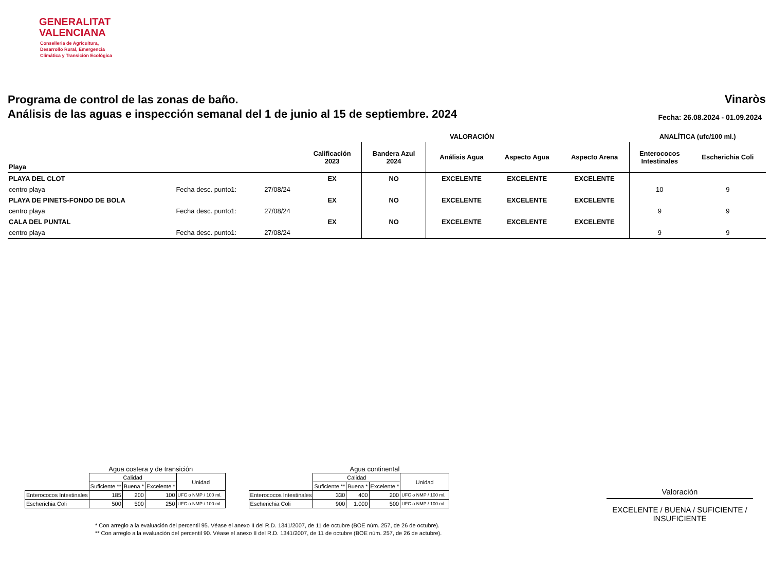GENERALITAT
VALENCIANA
Conselleria de Agricultura,
Desarrollo Rural, Emergencia
Climática y Transición Ecológica
Programa de control de las zonas de baño.
Análisis de las aguas e inspección semanal del 1 de junio al 15 de septiembre. 2024
Vinaròs
Fecha: 26.08.2024 - 01.09.2024
| | | | | | | VALORACIÓN | | | ANALÍTICA (ufc/100 ml.) | |
| --- | --- | --- | --- | --- | --- | --- | --- | --- | --- | --- |
| Playa | | | Calificación 2023 | Bandera Azul 2024 | | Análisis Agua | Aspecto Agua | Aspecto Arena | Enterococos Intestinales | Escherichia Coli |
| PLAYA DEL CLOT | | | EX | NO | | EXCELENTE | EXCELENTE | EXCELENTE | | |
| centro playa | Fecha desc. punto1: | 27/08/24 | | | | | | | 10 | 9 |
| PLAYA DE PINETS-FONDO DE BOLA | | | EX | NO | | EXCELENTE | EXCELENTE | EXCELENTE | | |
| centro playa | Fecha desc. punto1: | 27/08/24 | | | | | | | 9 | 9 |
| CALA DEL PUNTAL | | | EX | NO | | EXCELENTE | EXCELENTE | EXCELENTE | | |
| centro playa | Fecha desc. punto1: | 27/08/24 | | | | | | | 9 | 9 |
Agua costera y de transición
| | Calidad | | | Unidad |
| | Suficiente ** | Buena * | Excelente * | |
| Enterococos Intestinales | 185 | 200 | 100 | UFC o NMP / 100 ml. |
| Escherichia Coli | 500 | 500 | 250 | UFC o NMP / 100 ml. |
Agua continental
| | Calidad | | | Unidad |
| | Suficiente ** | Buena * | Excelente * | |
| Enterococos Intestinales | 330 | 400 | 200 | UFC o NMP / 100 ml. |
| Escherichia Coli | 900 | 1.000 | 500 | UFC o NMP / 100 ml. |
* Con arreglo a la evaluación del percentil 95. Véase el anexo II del R.D. 1341/2007, de 11 de octubre (BOE núm. 257, de 26 de octubre).
** Con arreglo a la evaluación del percentil 90. Véase el anexo II del R.D. 1341/2007, de 11 de octubre (BOE núm. 257, de 26 de actubre).
Valoración
EXCELENTE / BUENA / SUFICIENTE / INSUFICIENTE